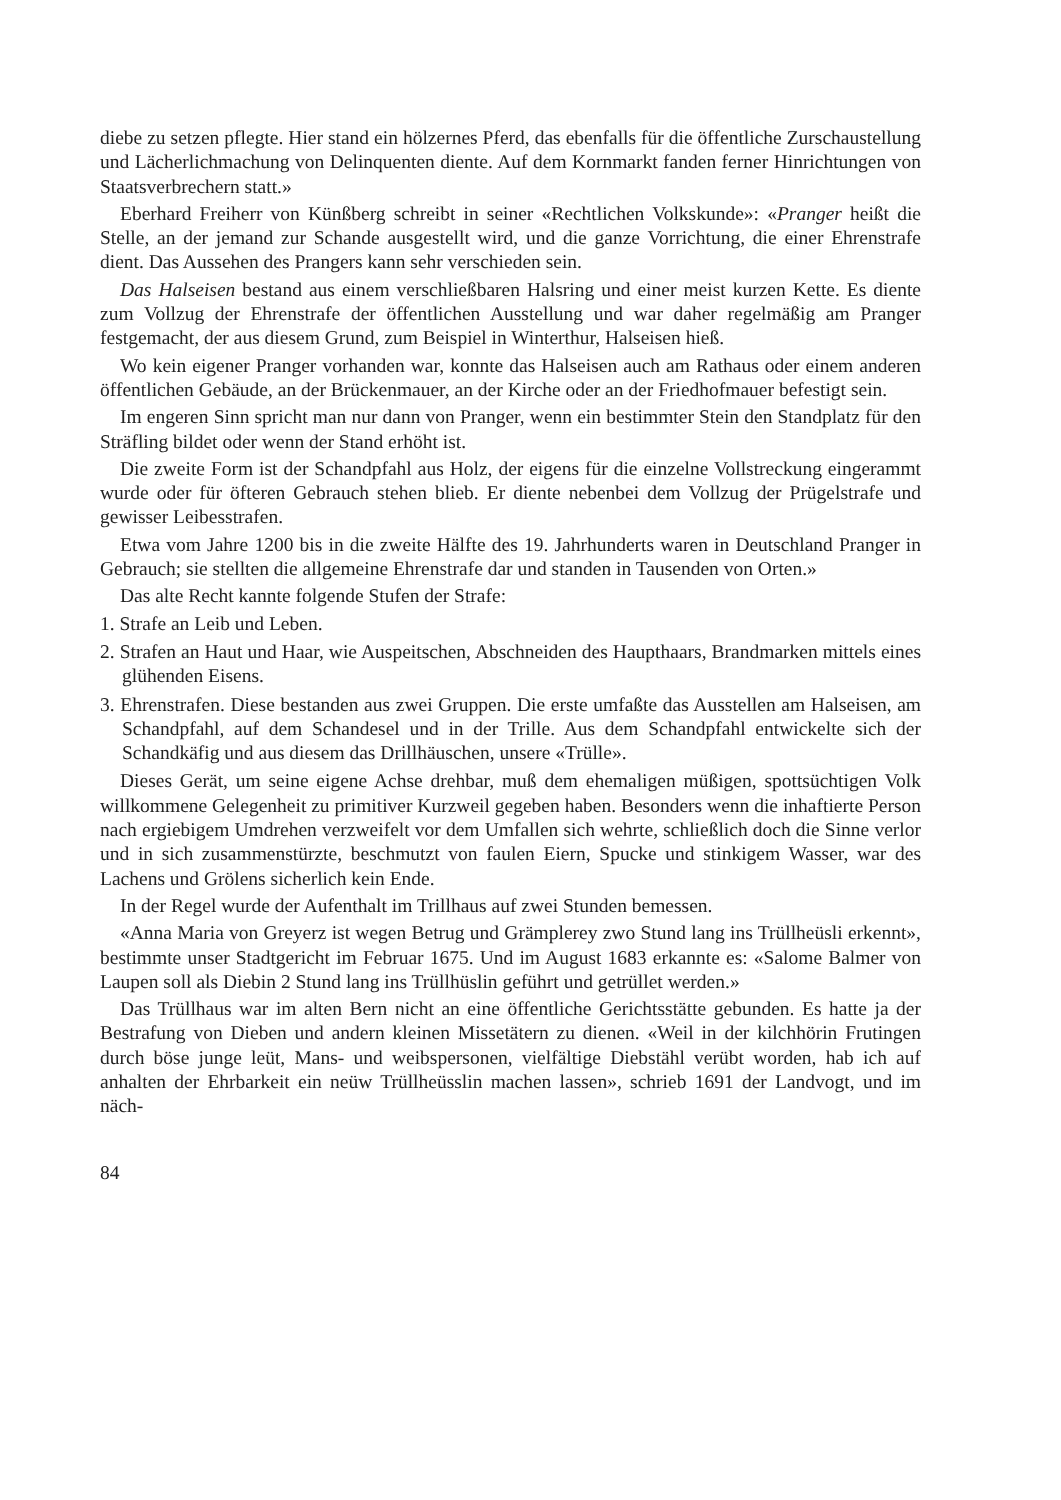diebe zu setzen pflegte. Hier stand ein hölzernes Pferd, das ebenfalls für die öffentliche Zurschaustellung und Lächerlichmachung von Delinquenten diente. Auf dem Kornmarkt fanden ferner Hinrichtungen von Staatsverbrechern statt.»
Eberhard Freiherr von Künßberg schreibt in seiner «Rechtlichen Volkskunde»: «Pranger heißt die Stelle, an der jemand zur Schande ausgestellt wird, und die ganze Vorrichtung, die einer Ehrenstrafe dient. Das Aussehen des Prangers kann sehr verschieden sein.
Das Halseisen bestand aus einem verschließbaren Halsring und einer meist kurzen Kette. Es diente zum Vollzug der Ehrenstrafe der öffentlichen Ausstellung und war daher regelmäßig am Pranger festgemacht, der aus diesem Grund, zum Beispiel in Winterthur, Halseisen hieß.
Wo kein eigener Pranger vorhanden war, konnte das Halseisen auch am Rathaus oder einem anderen öffentlichen Gebäude, an der Brückenmauer, an der Kirche oder an der Friedhofmauer befestigt sein.
Im engeren Sinn spricht man nur dann von Pranger, wenn ein bestimmter Stein den Standplatz für den Sträfling bildet oder wenn der Stand erhöht ist.
Die zweite Form ist der Schandpfahl aus Holz, der eigens für die einzelne Vollstreckung eingerammt wurde oder für öfteren Gebrauch stehen blieb. Er diente nebenbei dem Vollzug der Prügelstrafe und gewisser Leibesstrafen.
Etwa vom Jahre 1200 bis in die zweite Hälfte des 19. Jahrhunderts waren in Deutschland Pranger in Gebrauch; sie stellten die allgemeine Ehrenstrafe dar und standen in Tausenden von Orten.»
Das alte Recht kannte folgende Stufen der Strafe:
1. Strafe an Leib und Leben.
2. Strafen an Haut und Haar, wie Auspeitschen, Abschneiden des Haupthaars, Brandmarken mittels eines glühenden Eisens.
3. Ehrenstrafen. Diese bestanden aus zwei Gruppen. Die erste umfaßte das Ausstellen am Halseisen, am Schandpfahl, auf dem Schandesel und in der Trille. Aus dem Schandpfahl entwickelte sich der Schandkäfig und aus diesem das Drillhäuschen, unsere «Trülle».
Dieses Gerät, um seine eigene Achse drehbar, muß dem ehemaligen müßigen, spottsüchtigen Volk willkommene Gelegenheit zu primitiver Kurzweil gegeben haben. Besonders wenn die inhaftierte Person nach ergiebigem Umdrehen verzweifelt vor dem Umfallen sich wehrte, schließlich doch die Sinne verlor und in sich zusammenstürzte, beschmutzt von faulen Eiern, Spucke und stinkigem Wasser, war des Lachens und Grölens sicherlich kein Ende.
In der Regel wurde der Aufenthalt im Trillhaus auf zwei Stunden bemessen.
«Anna Maria von Greyerz ist wegen Betrug und Grämplerey zwo Stund lang ins Trüllheüsli erkennt», bestimmte unser Stadtgericht im Februar 1675. Und im August 1683 erkannte es: «Salome Balmer von Laupen soll als Diebin 2 Stund lang ins Trüllhüslin geführt und getrüllet werden.»
Das Trüllhaus war im alten Bern nicht an eine öffentliche Gerichtsstätte gebunden. Es hatte ja der Bestrafung von Dieben und andern kleinen Missetätern zu dienen. «Weil in der kilchhörin Frutingen durch böse junge leüt, Mans- und weibspersonen, vielfältige Diebstähl verübt worden, hab ich auf anhalten der Ehrbarkeit ein neüw Trüllheüsslin machen lassen», schrieb 1691 der Landvogt, und im näch-
84